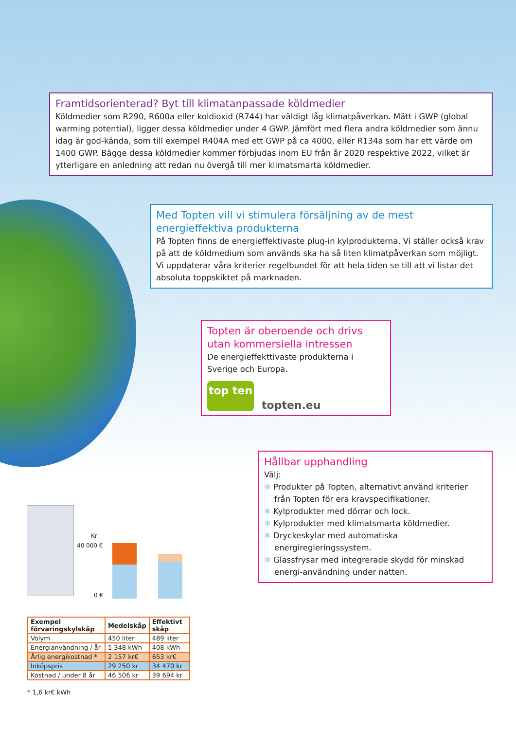Framtidsorienterad? Byt till klimatanpassade köldmedier
Köldmedier som R290, R600a eller koldioxid (R744) har väldigt låg klimatpåverkan. Mätt i GWP (global warming potential), ligger dessa köldmedier under 4 GWP. Jämfört med flera andra köldmedier som ännu idag är god-kända, som till exempel R404A med ett GWP på ca 4000, eller R134a som har ett värde om 1400 GWP. Bägge dessa köldmedier kommer förbjudas inom EU från år 2020 respektive 2022, vilket är ytterligare en anledning att redan nu övergå till mer klimatsmarta köldmedier.
Med Topten vill vi stimulera försäljning av de mest energieffektiva produkterna
På Topten finns de energieffektivaste plug-in kylprodukterna. Vi ställer också krav på att de köldmedium som används ska ha så liten klimatpåverkan som möjligt. Vi uppdaterar våra kriterier regelbundet för att hela tiden se till att vi listar det absoluta toppskiktet på marknaden.
Topten är oberoende och drivs utan kommersiella intressen
De energieffekttivaste produkterna i Sverige och Europa.
top ten
topten.eu
Hållbar upphandling
Välj:
❄ Produkter på Topten, alternativt använd kriterier från Topten för era kravspecifikationer.
❄ Kylprodukter med dörrar och lock.
❄ Kylprodukter med klimatsmarta köldmedier.
❄ Dryckeskylar med automatiska energiregleringssystem.
❄ Glassfrysar med integrerade skydd för minskad energi-användning under natten.
Kr
40 000 €
0 €
| Exempel förvaringskylskåp | Medelskåp | Effektivt skåp |
| --- | --- | --- |
| Volym | 450 liter | 489 liter |
| Energianvändning / år | 1 348 kWh | 408 kWh |
| Årlig energikostnad * | 2 157 kr€ | 653 kr€ |
| Inköpspris | 29 250 kr | 34 470 kr |
| Kostnad / under 8 år | 46 506 kr | 39 694 kr |
* 1,6 kr€ kWh